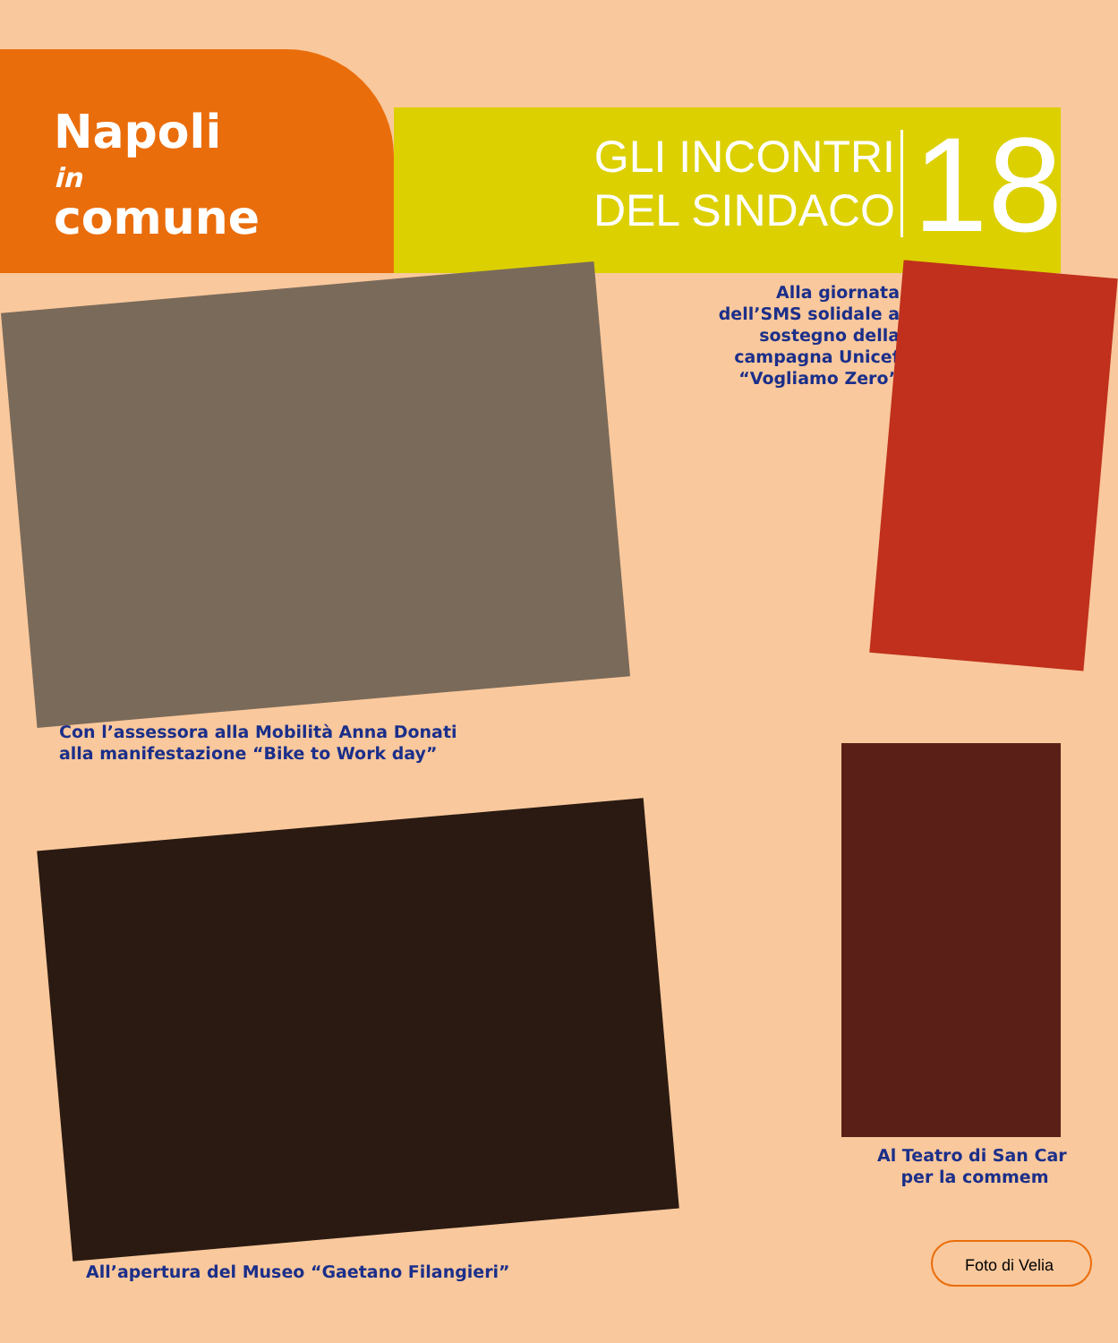Napoli
in
comune
GLI INCONTRI
DEL SINDACO
18
Alla giornata dell’SMS solidale a sostegno della campagna Unicef “Vogliamo Zero”
Con l’assessora alla Mobilità Anna Donati
alla manifestazione “Bike to Work day”
Al Teatro di San Car
per la commem
All’apertura del Museo “Gaetano Filangieri”
Foto di Velia